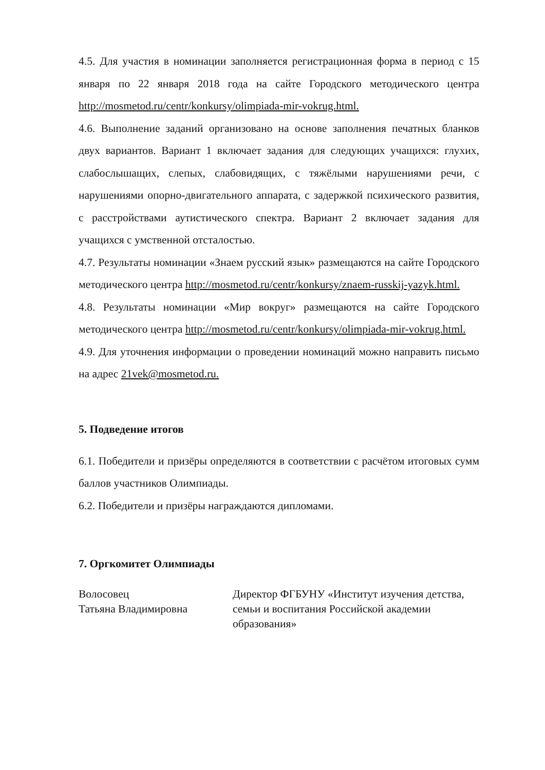4.5. Для участия в номинации заполняется регистрационная форма в период с 15 января по 22 января 2018 года на сайте Городского методического центра http://mosmetod.ru/centr/konkursy/olimpiada-mir-vokrug.html.
4.6. Выполнение заданий организовано на основе заполнения печатных бланков двух вариантов. Вариант 1 включает задания для следующих учащихся: глухих, слабослышащих, слепых, слабовидящих, с тяжёлыми нарушениями речи, с нарушениями опорно-двигательного аппарата, с задержкой психического развития, с расстройствами аутистического спектра. Вариант 2 включает задания для учащихся с умственной отсталостью.
4.7. Результаты номинации «Знаем русский язык» размещаются на сайте Городского методического центра http://mosmetod.ru/centr/konkursy/znaem-russkij-yazyk.html.
4.8. Результаты номинации «Мир вокруг» размещаются на сайте Городского методического центра http://mosmetod.ru/centr/konkursy/olimpiada-mir-vokrug.html.
4.9. Для уточнения информации о проведении номинаций можно направить письмо на адрес 21vek@mosmetod.ru.
5. Подведение итогов
6.1. Победители и призёры определяются в соответствии с расчётом итоговых сумм баллов участников Олимпиады.
6.2. Победители и призёры награждаются дипломами.
7. Оргкомитет Олимпиады
Волосовец
Татьяна Владимировна
Директор ФГБУНУ «Институт изучения детства, семьи и воспитания Российской академии образования»